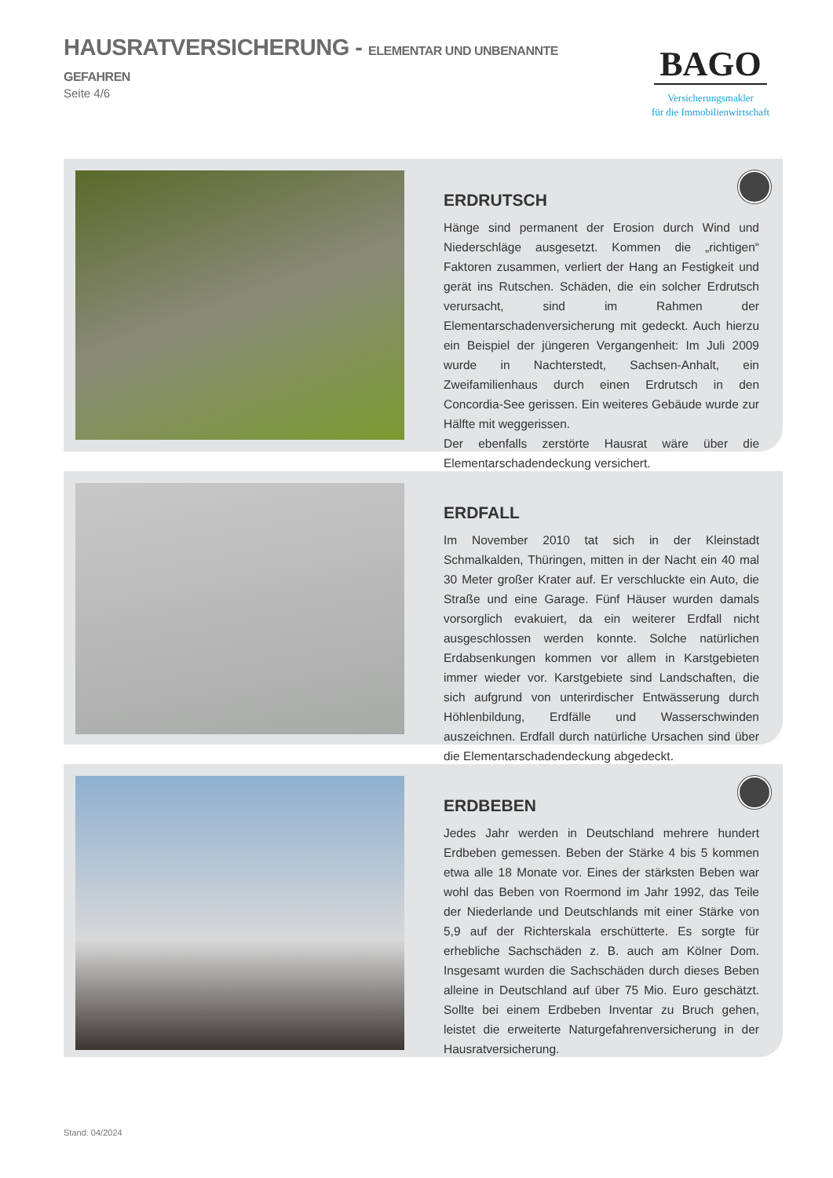HAUSRATVERSICHERUNG - ELEMENTAR UND UNBENANNTE GEFAHREN
Seite 4/6
BAGO
Versicherungsmakler
für die Immobilienwirtschaft
ERDRUTSCH
Hänge sind permanent der Erosion durch Wind und Niederschläge ausgesetzt. Kommen die „richtigen“ Faktoren zusammen, verliert der Hang an Festigkeit und gerät ins Rutschen. Schäden, die ein solcher Erdrutsch verursacht, sind im Rahmen der Elementarschadenversicherung mit gedeckt. Auch hierzu ein Beispiel der jüngeren Vergangenheit: Im Juli 2009 wurde in Nachterstedt, Sachsen-Anhalt, ein Zweifamilienhaus durch einen Erdrutsch in den Concordia-See gerissen. Ein weiteres Gebäude wurde zur Hälfte mit weggerissen.
Der ebenfalls zerstörte Hausrat wäre über die Elementarschadendeckung versichert.
ERDFALL
Im November 2010 tat sich in der Kleinstadt Schmalkalden, Thüringen, mitten in der Nacht ein 40 mal 30 Meter großer Krater auf. Er verschluckte ein Auto, die Straße und eine Garage. Fünf Häuser wurden damals vorsorglich evakuiert, da ein weiterer Erdfall nicht ausgeschlossen werden konnte. Solche natürlichen Erdabsenkungen kommen vor allem in Karstgebieten immer wieder vor. Karstgebiete sind Landschaften, die sich aufgrund von unterirdischer Entwässerung durch Höhlenbildung, Erdfälle und Wasserschwinden auszeichnen. Erdfall durch natürliche Ursachen sind über die Elementarschadendeckung abgedeckt.
ERDBEBEN
Jedes Jahr werden in Deutschland mehrere hundert Erdbeben gemessen. Beben der Stärke 4 bis 5 kommen etwa alle 18 Monate vor. Eines der stärksten Beben war wohl das Beben von Roermond im Jahr 1992, das Teile der Niederlande und Deutschlands mit einer Stärke von 5,9 auf der Richterskala erschütterte. Es sorgte für erhebliche Sachschäden z. B. auch am Kölner Dom. Insgesamt wurden die Sachschäden durch dieses Beben alleine in Deutschland auf über 75 Mio. Euro geschätzt. Sollte bei einem Erdbeben Inventar zu Bruch gehen, leistet die erweiterte Naturgefahrenversicherung in der Hausratversicherung.
Stand: 04/2024